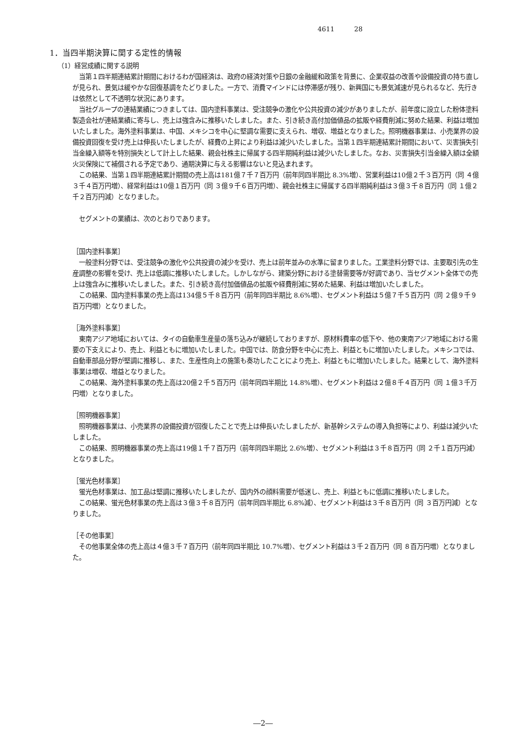4611 28
1．当四半期決算に関する定性的情報
（1）経営成績に関する説明
当第１四半期連結累計期間におけるわが国経済は、政府の経済対策や日銀の金融緩和政策を背景に、企業収益の改善や設備投資の持ち直しが見られ、景気は緩やかな回復基調をたどりました。一方で、消費マインドには停滞感が残り、新興国にも景気減速が見られるなど、先行きは依然として不透明な状況にあります。
当社グループの連結業績につきましては、国内塗料事業は、受注競争の激化や公共投資の減少がありましたが、前年度に設立した粉体塗料製造会社が連結業績に寄与し、売上は強含みに推移いたしました。また、引き続き高付加価値品の拡販や経費削減に努めた結果、利益は増加いたしました。海外塗料事業は、中国、メキシコを中心に堅調な需要に支えられ、増収、増益となりました。照明機器事業は、小売業界の設備投資回復を受け売上は伸長いたしましたが、経費の上昇により利益は減少いたしました。当第１四半期連結累計期間において、災害損失引当金繰入額等を特別損失として計上した結果、親会社株主に帰属する四半期純利益は減少いたしました。なお、災害損失引当金繰入額は全額火災保険にて補償される予定であり、通期決算に与える影響はないと見込まれます。
この結果、当第１四半期連結累計期間の売上高は181億７千７百万円（前年同四半期比 8.3%増）、営業利益は10億２千３百万円（同 ４億３千４百万円増）、経常利益は10億１百万円（同 ３億９千６百万円増）、親会社株主に帰属する四半期純利益は３億３千８百万円（同 １億２千２百万円減）となりました。
セグメントの業績は、次のとおりであります。
［国内塗料事業］
一般塗料分野では、受注競争の激化や公共投資の減少を受け、売上は前年並みの水準に留まりました。工業塗料分野では、主要取引先の生産調整の影響を受け、売上は低調に推移いたしました。しかしながら、建築分野における塗替需要等が好調であり、当セグメント全体での売上は強含みに推移いたしました。また、引き続き高付加価値品の拡販や経費削減に努めた結果、利益は増加いたしました。
この結果、国内塗料事業の売上高は134億５千８百万円（前年同四半期比 8.6%増）、セグメント利益は５億７千５百万円（同 ２億９千９百万円増）となりました。
［海外塗料事業］
東南アジア地域においては、タイの自動車生産量の落ち込みが継続しておりますが、原材料費率の低下や、他の東南アジア地域における需要の下支えにより、売上、利益ともに増加いたしました。中国では、防食分野を中心に売上、利益ともに増加いたしました。メキシコでは、自動車部品分野が堅調に推移し、また、生産性向上の施策も奏功したことにより売上、利益ともに増加いたしました。結果として、海外塗料事業は増収、増益となりました。
この結果、海外塗料事業の売上高は20億２千５百万円（前年同四半期比 14.8%増）、セグメント利益は２億８千４百万円（同 １億３千万円増）となりました。
［照明機器事業］
照明機器事業は、小売業界の設備投資が回復したことで売上は伸長いたしましたが、新基幹システムの導入負担等により、利益は減少いたしました。
この結果、照明機器事業の売上高は19億１千７百万円（前年同四半期比 2.6%増）、セグメント利益は３千８百万円（同 ２千１百万円減）となりました。
［蛍光色材事業］
蛍光色材事業は、加工品は堅調に推移いたしましたが、国内外の顔料需要が低迷し、売上、利益ともに低調に推移いたしました。
この結果、蛍光色材事業の売上高は３億３千８百万円（前年同四半期比 6.8%減）、セグメント利益は３千８百万円（同 ３百万円減）となりました。
［その他事業］
その他事業全体の売上高は４億３千７百万円（前年同四半期比 10.7%増）、セグメント利益は３千２百万円（同 ８百万円増）となりました。
―2―